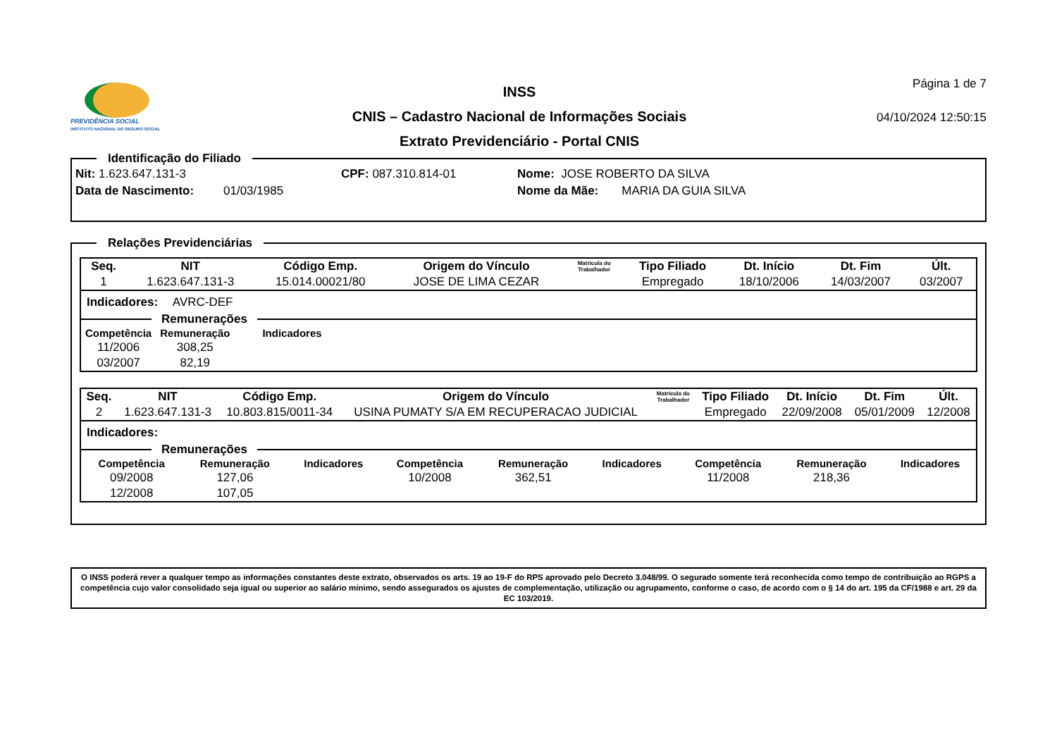PREVIDÊNCIA SOCIAL
INSTITUTO NACIONAL DO SEGURO SOCIAL
INSS
CNIS – Cadastro Nacional de Informações Sociais
Extrato Previdenciário - Portal CNIS
Página 1 de 7
04/10/2024 12:50:15
Identificação do Filiado
Nit: 1.623.647.131-3 CPF: 087.310.814-01 Nome: JOSE ROBERTO DA SILVA
Data de Nascimento: 01/03/1985 Nome da Mãe: MARIA DA GUIA SILVA
Relações Previdenciárias
| Seq. | NIT | Código Emp. | Origem do Vínculo | Matrícula do Trabalhador | Tipo Filiado | Dt. Início | Dt. Fim | Últ. |
| --- | --- | --- | --- | --- | --- | --- | --- | --- |
| 1 | 1.623.647.131-3 | 15.014.00021/80 | JOSE DE LIMA CEZAR | | Empregado | 18/10/2006 | 14/03/2007 | 03/2007 |
Indicadores: AVRC-DEF
Remunerações
| Competência | Remuneração | Indicadores |
| --- | --- | --- |
| 11/2006 | 308,25 | |
| 03/2007 | 82,19 | |
| Seq. | NIT | Código Emp. | Origem do Vínculo | Matrícula do Trabalhador | Tipo Filiado | Dt. Início | Dt. Fim | Últ. |
| --- | --- | --- | --- | --- | --- | --- | --- | --- |
| 2 | 1.623.647.131-3 | 10.803.815/0011-34 | USINA PUMATY S/A EM RECUPERACAO JUDICIAL | | Empregado | 22/09/2008 | 05/01/2009 | 12/2008 |
Indicadores:
Remunerações
| Competência | Remuneração | Indicadores | Competência | Remuneração | Indicadores | Competência | Remuneração | Indicadores |
| --- | --- | --- | --- | --- | --- | --- | --- | --- |
| 09/2008 | 127,06 | | 10/2008 | 362,51 | | 11/2008 | 218,36 | |
| 12/2008 | 107,05 | | | | | | | |
O INSS poderá rever a qualquer tempo as informações constantes deste extrato, observados os arts. 19 ao 19-F do RPS aprovado pelo Decreto 3.048/99. O segurado somente terá reconhecida como tempo de contribuição ao RGPS a competência cujo valor consolidado seja igual ou superior ao salário mínimo, sendo assegurados os ajustes de complementação, utilização ou agrupamento, conforme o caso, de acordo com o § 14 do art. 195 da CF/1988 e art. 29 da EC 103/2019.